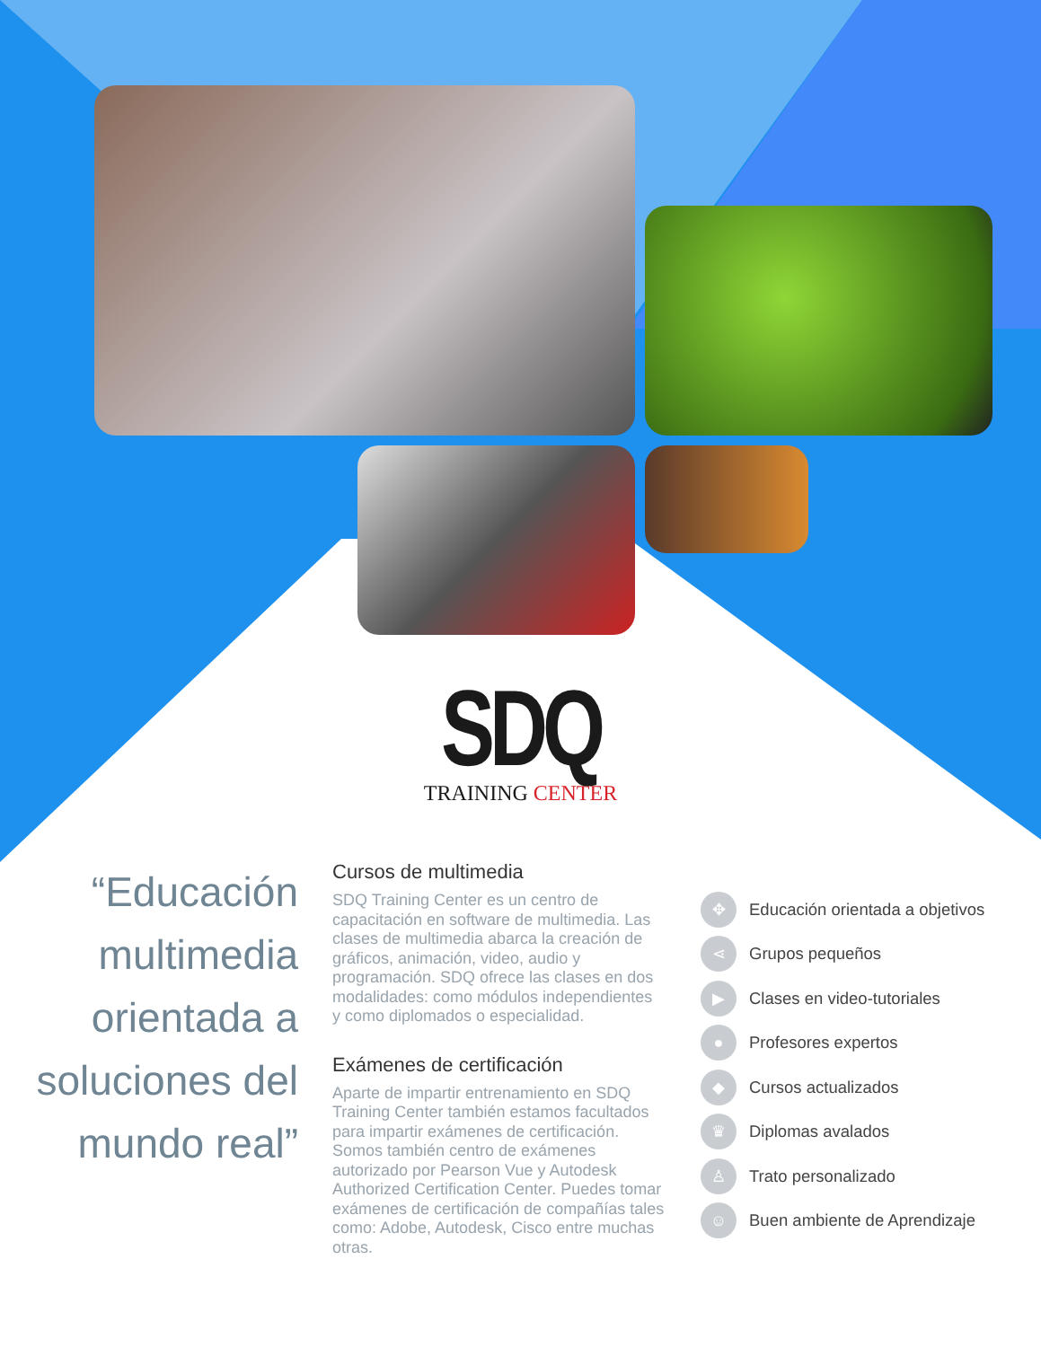SDQ
TRAINING CENTER
“Educación multimedia orientada a soluciones del mundo real”
Cursos de multimedia
SDQ Training Center es un centro de capacitación en software de multimedia. Las clases de multimedia abarca la creación de gráficos, animación, video, audio y programación. SDQ ofrece las clases en dos modalidades: como módulos independientes y como diplomados o especialidad.
Exámenes de certificación
Aparte de impartir entrenamiento en SDQ Training Center también estamos facultados para impartir exámenes de certificación. Somos también centro de exámenes autorizado por Pearson Vue y Autodesk Authorized Certification Center. Puedes tomar exámenes de certificación de compañías tales como: Adobe, Autodesk, Cisco entre muchas otras.
✥ Educación orientada a objetivos
⋖ Grupos pequeños
▶ Clases en video-tutoriales
● Profesores expertos
◆ Cursos actualizados
♛ Diplomas avalados
♙ Trato personalizado
☺ Buen ambiente de Aprendizaje